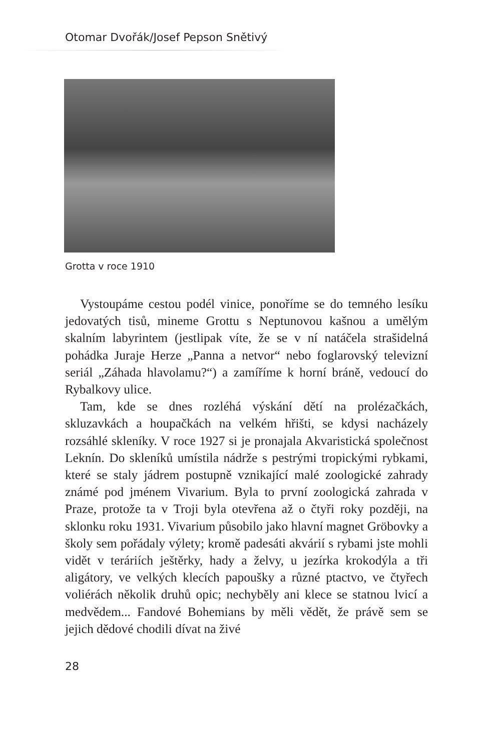Otomar Dvořák/Josef Pepson Snětivý
Grotta v roce 1910
Vystoupáme cestou podél vinice, ponoříme se do temného lesíku jedovatých tisů, mineme Grottu s Neptunovou kašnou a umělým skalním labyrintem (jestlipak víte, že se v ní natáčela strašidelná pohádka Juraje Herze „Panna a netvor“ nebo foglarovský televizní seriál „Záhada hlavolamu?“) a zamíříme k horní bráně, vedoucí do Rybalkovy ulice.
Tam, kde se dnes rozléhá výskání dětí na prolézačkách, skluzavkách a houpačkách na velkém hřišti, se kdysi nacházely rozsáhlé skleníky. V roce 1927 si je pronajala Akvaristická společnost Leknín. Do skleníků umístila nádrže s pestrými tropickými rybkami, které se staly jádrem postupně vznikající malé zoologické zahrady známé pod jménem Vivarium. Byla to první zoologická zahrada v Praze, protože ta v Troji byla otevřena až o čtyři roky později, na sklonku roku 1931. Vivarium působilo jako hlavní magnet Gröbovky a školy sem pořádaly výlety; kromě padesáti akvárií s rybami jste mohli vidět v teráriích ještěrky, hady a želvy, u jezírka krokodýla a tři aligátory, ve velkých klecích papoušky a různé ptactvo, ve čtyřech voliérách několik druhů opic; nechyběly ani klece se statnou lvicí a medvědem... Fandové Bohemians by měli vědět, že právě sem se jejich dědové chodili dívat na živé
28